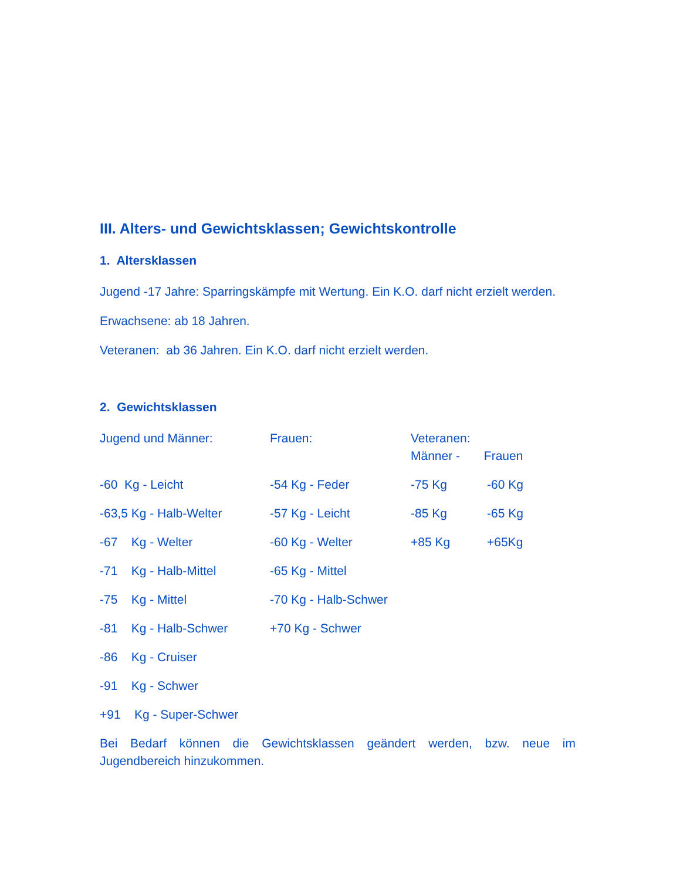III. Alters- und Gewichtsklassen; Gewichtskontrolle
1. Altersklassen
Jugend -17 Jahre: Sparringskämpfe mit Wertung. Ein K.O. darf nicht erzielt werden.
Erwachsene: ab 18 Jahren.
Veteranen: ab 36 Jahren. Ein K.O. darf nicht erzielt werden.
2. Gewichtsklassen
| Jugend und Männer: | Frauen: | Veteranen: Männer - Frauen | |
| -60 Kg - Leicht | -54 Kg - Feder | -75 Kg | -60 Kg |
| -63,5 Kg - Halb-Welter | -57 Kg - Leicht | -85 Kg | -65 Kg |
| -67 Kg - Welter | -60 Kg - Welter | +85 Kg | +65Kg |
| -71 Kg - Halb-Mittel | -65 Kg - Mittel | | |
| -75 Kg - Mittel | -70 Kg - Halb-Schwer | | |
| -81 Kg - Halb-Schwer | +70 Kg - Schwer | | |
| -86 Kg - Cruiser | | | |
| -91 Kg - Schwer | | | |
| +91 Kg - Super-Schwer | | | |
Bei Bedarf können die Gewichtsklassen geändert werden, bzw. neue im Jugendbereich hinzukommen.